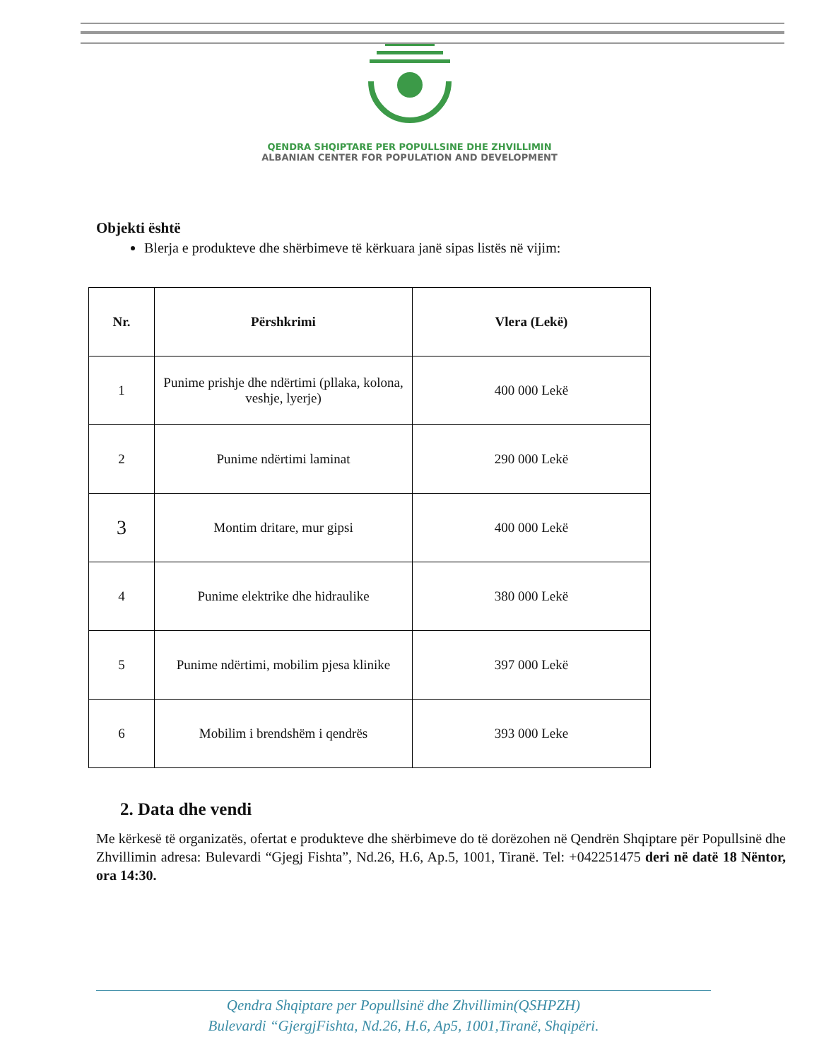QENDRA SHQIPTARE PER POPULLSINE DHE ZHVILLIMIN
ALBANIAN CENTER FOR POPULATION AND DEVELOPMENT
Objekti është
Blerja e produkteve dhe shërbimeve të kërkuara janë sipas listës në vijim:
| Nr. | Përshkrimi | Vlera (Lekë) |
| --- | --- | --- |
| 1 | Punime prishje dhe ndërtimi (pllaka, kolona, veshje, lyerje) | 400 000 Lekë |
| 2 | Punime ndërtimi laminat | 290 000 Lekë |
| 3 | Montim dritare, mur gipsi | 400 000 Lekë |
| 4 | Punime elektrike dhe hidraulike | 380 000 Lekë |
| 5 | Punime ndërtimi, mobilim pjesa klinike | 397 000 Lekë |
| 6 | Mobilim i brendshëm i qendrës | 393 000 Leke |
2. Data dhe vendi
Me kërkesë të organizatës, ofertat e produkteve dhe shërbimeve do të dorëzohen në Qendrën Shqiptare për Popullsinë dhe Zhvillimin adresa: Bulevardi “Gjegj Fishta”, Nd.26, H.6, Ap.5, 1001, Tiranë. Tel: +042251475 deri në datë 18 Nëntor, ora 14:30.
Qendra Shqiptare per Popullsinë dhe Zhvillimin(QSHPZH)
Bulevardi “GjergjFishta, Nd.26, H.6, Ap5, 1001,Tiranë, Shqipëri.